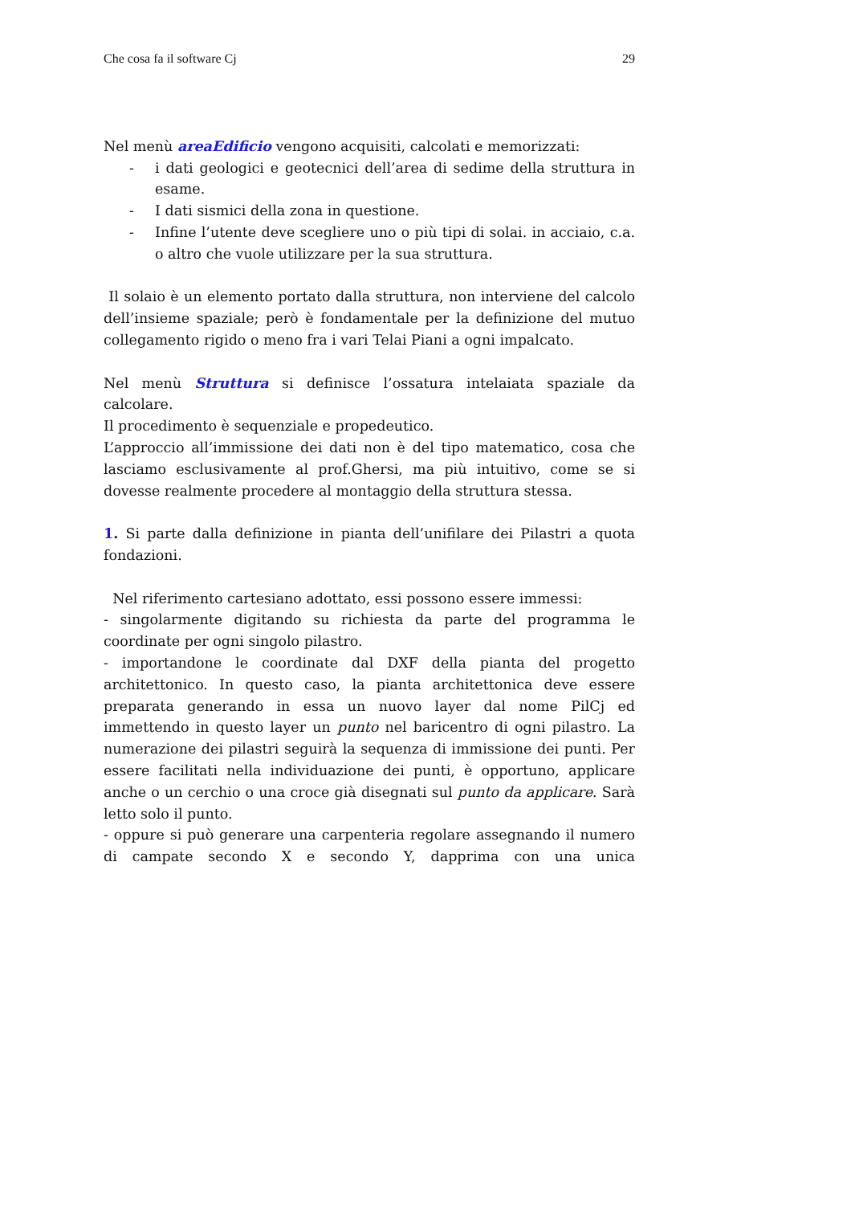Che cosa fa il software Cj 29
Nel menù areaEdificio vengono acquisiti, calcolati e memorizzati:
- i dati geologici e geotecnici dell’area di sedime della struttura in esame.
- I dati sismici della zona in questione.
- Infine l’utente deve scegliere uno o più tipi di solai. in acciaio, c.a. o altro che vuole utilizzare per la sua struttura.
Il solaio è un elemento portato dalla struttura, non interviene del calcolo dell’insieme spaziale; però è fondamentale per la definizione del mutuo collegamento rigido o meno fra i vari Telai Piani a ogni impalcato.
Nel menù Struttura si definisce l’ossatura intelaiata spaziale da calcolare.
Il procedimento è sequenziale e propedeutico.
L’approccio all’immissione dei dati non è del tipo matematico, cosa che lasciamo esclusivamente al prof.Ghersi, ma più intuitivo, come se si dovesse realmente procedere al montaggio della struttura stessa.
1. Si parte dalla definizione in pianta dell’unifilare dei Pilastri a quota fondazioni.
Nel riferimento cartesiano adottato, essi possono essere immessi:
- singolarmente digitando su richiesta da parte del programma le coordinate per ogni singolo pilastro.
- importandone le coordinate dal DXF della pianta del progetto architettonico. In questo caso, la pianta architettonica deve essere preparata generando in essa un nuovo layer dal nome PilCj ed immettendo in questo layer un punto nel baricentro di ogni pilastro. La numerazione dei pilastri seguirà la sequenza di immissione dei punti. Per essere facilitati nella individuazione dei punti, è opportuno, applicare anche o un cerchio o una croce già disegnati sul punto da applicare. Sarà letto solo il punto.
- oppure si può generare una carpenteria regolare assegnando il numero di campate secondo X e secondo Y, dapprima con una unica